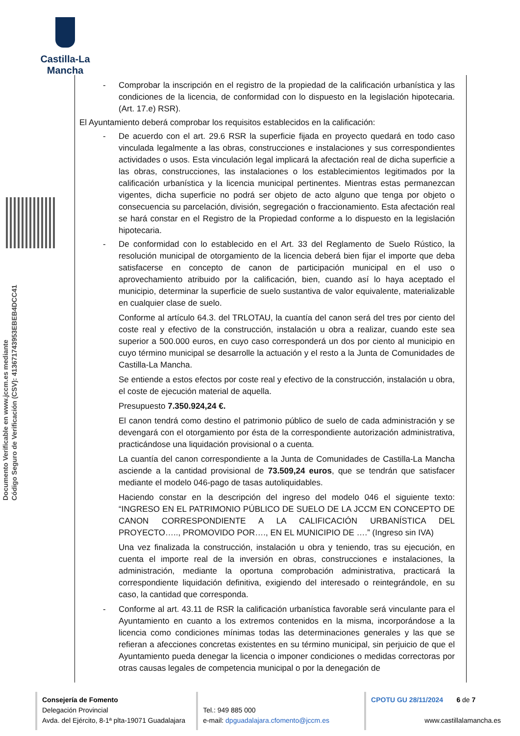Castilla-La Mancha
Documento Verificable en www.jccm.es mediante
Código Seguro de Verificación (CSV): 41367174395​3EBEB4DCC41
- Comprobar la inscripción en el registro de la propiedad de la calificación urbanística y las condiciones de la licencia, de conformidad con lo dispuesto en la legislación hipotecaria. (Art. 17.e) RSR).
El Ayuntamiento deberá comprobar los requisitos establecidos en la calificación:
- De acuerdo con el art. 29.6 RSR la superficie fijada en proyecto quedará en todo caso vinculada legalmente a las obras, construcciones e instalaciones y sus correspondientes actividades o usos. Esta vinculación legal implicará la afectación real de dicha superficie a las obras, construcciones, las instalaciones o los establecimientos legitimados por la calificación urbanística y la licencia municipal pertinentes. Mientras estas permanezcan vigentes, dicha superficie no podrá ser objeto de acto alguno que tenga por objeto o consecuencia su parcelación, división, segregación o fraccionamiento. Esta afectación real se hará constar en el Registro de la Propiedad conforme a lo dispuesto en la legislación hipotecaria.
- De conformidad con lo establecido en el Art. 33 del Reglamento de Suelo Rústico, la resolución municipal de otorgamiento de la licencia deberá bien fijar el importe que deba satisfacerse en concepto de canon de participación municipal en el uso o aprovechamiento atribuido por la calificación, bien, cuando así lo haya aceptado el municipio, determinar la superficie de suelo sustantiva de valor equivalente, materializable en cualquier clase de suelo.
Conforme al artículo 64.3. del TRLOTAU, la cuantía del canon será del tres por ciento del coste real y efectivo de la construcción, instalación u obra a realizar, cuando este sea superior a 500.000 euros, en cuyo caso corresponderá un dos por ciento al municipio en cuyo término municipal se desarrolle la actuación y el resto a la Junta de Comunidades de Castilla-La Mancha.
Se entiende a estos efectos por coste real y efectivo de la construcción, instalación u obra, el coste de ejecución material de aquella.
Presupuesto 7.350.924,24 €.
El canon tendrá como destino el patrimonio público de suelo de cada administración y se devengará con el otorgamiento por ésta de la correspondiente autorización administrativa, practicándose una liquidación provisional o a cuenta.
La cuantía del canon correspondiente a la Junta de Comunidades de Castilla-La Mancha asciende a la cantidad provisional de 73.509,24 euros, que se tendrán que satisfacer mediante el modelo 046-pago de tasas autoliquidables.
Haciendo constar en la descripción del ingreso del modelo 046 el siguiente texto: “INGRESO EN EL PATRIMONIO PÚBLICO DE SUELO DE LA JCCM EN CONCEPTO DE CANON CORRESPONDIENTE A LA CALIFICACIÓN URBANÍSTICA DEL PROYECTO….., PROMOVIDO POR…., EN EL MUNICIPIO DE ….” (Ingreso sin IVA)
Una vez finalizada la construcción, instalación u obra y teniendo, tras su ejecución, en cuenta el importe real de la inversión en obras, construcciones e instalaciones, la administración, mediante la oportuna comprobación administrativa, practicará la correspondiente liquidación definitiva, exigiendo del interesado o reintegrándole, en su caso, la cantidad que corresponda.
- Conforme al art. 43.11 de RSR la calificación urbanística favorable será vinculante para el Ayuntamiento en cuanto a los extremos contenidos en la misma, incorporándose a la licencia como condiciones mínimas todas las determinaciones generales y las que se refieran a afecciones concretas existentes en su término municipal, sin perjuicio de que el Ayuntamiento pueda denegar la licencia o imponer condiciones o medidas correctoras por otras causas legales de competencia municipal o por la denegación de
Consejería de Fomento
Delegación Provincial
Avda. del Ejército, 8-1ª plta-19071 Guadalajara
Tel.: 949 885 000
e-mail: dpguadalajara.cfomento@jccm.es
CPOTU GU 28/11/2024 6 de 7
www.castillalamancha.es